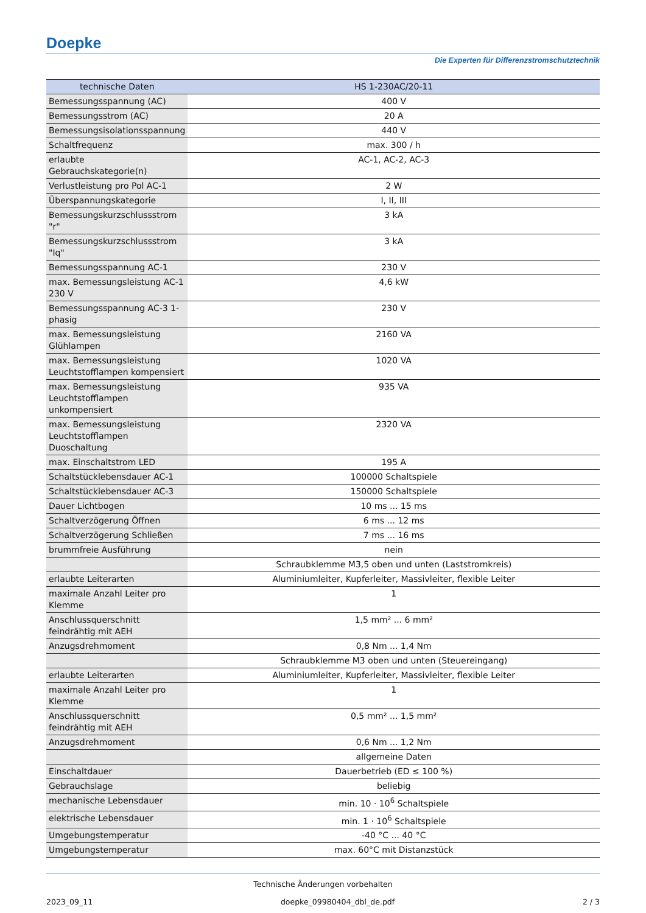Doepke
Die Experten für Differenzstromschutztechnik
| technische Daten | HS 1-230AC/20-11 |
| --- | --- |
| Bemessungsspannung (AC) | 400 V |
| Bemessungsstrom (AC) | 20 A |
| Bemessungsisolationsspannung | 440 V |
| Schaltfrequenz | max. 300 / h |
| erlaubte Gebrauchskategorie(n) | AC-1, AC-2, AC-3 |
| Verlustleistung pro Pol AC-1 | 2 W |
| Überspannungskategorie | I, II, III |
| Bemessungskurzschlussstrom "r" | 3 kA |
| Bemessungskurzschlussstrom "Iq" | 3 kA |
| Bemessungsspannung AC-1 | 230 V |
| max. Bemessungsleistung AC-1 230 V | 4,6 kW |
| Bemessungsspannung AC-3 1-phasig | 230 V |
| max. Bemessungsleistung Glühlampen | 2160 VA |
| max. Bemessungsleistung Leuchtstofflampen kompensiert | 1020 VA |
| max. Bemessungsleistung Leuchtstofflampen unkompensiert | 935 VA |
| max. Bemessungsleistung Leuchtstofflampen Duoschaltung | 2320 VA |
| max. Einschaltstrom LED | 195 A |
| Schaltstücklebensdauer AC-1 | 100000 Schaltspiele |
| Schaltstücklebensdauer AC-3 | 150000 Schaltspiele |
| Dauer Lichtbogen | 10 ms ... 15 ms |
| Schaltverzögerung Öffnen | 6 ms ... 12 ms |
| Schaltverzögerung Schließen | 7 ms ... 16 ms |
| brummfreie Ausführung | nein |
| | Schraubklemme M3,5 oben und unten (Laststromkreis) |
| erlaubte Leiterarten | Aluminiumleiter, Kupferleiter, Massivleiter, flexible Leiter |
| maximale Anzahl Leiter pro Klemme | 1 |
| Anschlussquerschnitt feindrähtig mit AEH | 1,5 mm² ... 6 mm² |
| Anzugsdrehmoment | 0,8 Nm ... 1,4 Nm |
| | Schraubklemme M3 oben und unten (Steuereingang) |
| erlaubte Leiterarten | Aluminiumleiter, Kupferleiter, Massivleiter, flexible Leiter |
| maximale Anzahl Leiter pro Klemme | 1 |
| Anschlussquerschnitt feindrähtig mit AEH | 0,5 mm² ... 1,5 mm² |
| Anzugsdrehmoment | 0,6 Nm ... 1,2 Nm |
| | allgemeine Daten |
| Einschaltdauer | Dauerbetrieb (ED ≤ 100 %) |
| Gebrauchslage | beliebig |
| mechanische Lebensdauer | min. 10 · 10<sup>6</sup> Schaltspiele |
| elektrische Lebensdauer | min. 1 · 10<sup>6</sup> Schaltspiele |
| Umgebungstemperatur | -40 °C ... 40 °C |
| Umgebungstemperatur | max. 60°C mit Distanzstück |
Technische Änderungen vorbehalten
2023_09_11 doepke_09980404_dbl_de.pdf 2 / 3